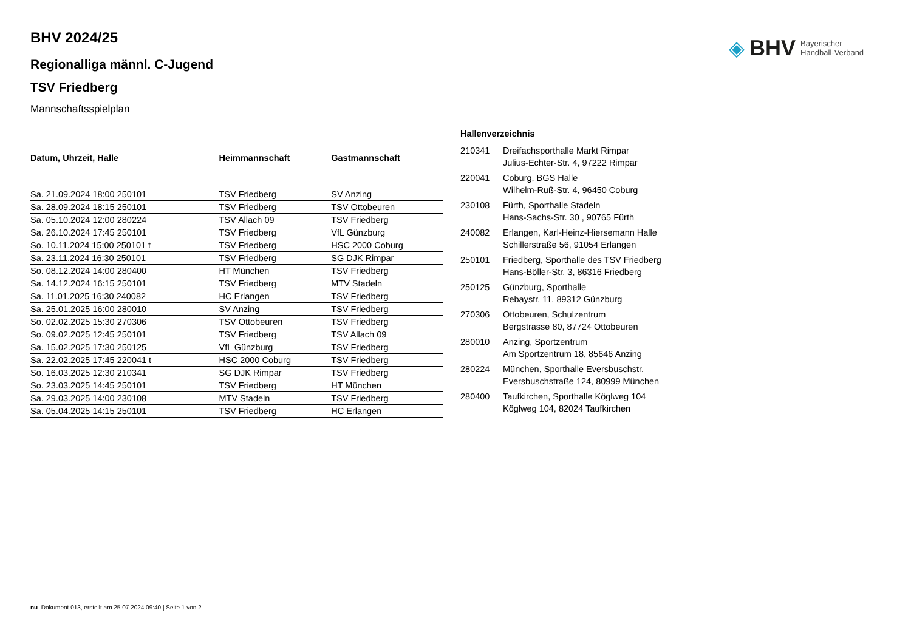◈ BHV Bayerischer
Handball-Verband
BHV 2024/25
Regionalliga männl. C-Jugend
TSV Friedberg
Mannschaftsspielplan
| Datum, Uhrzeit, Halle | Heimmannschaft | Gastmannschaft |
| --- | --- | --- |
| Sa. 21.09.2024 18:00 250101 | TSV Friedberg | SV Anzing |
| Sa. 28.09.2024 18:15 250101 | TSV Friedberg | TSV Ottobeuren |
| Sa. 05.10.2024 12:00 280224 | TSV Allach 09 | TSV Friedberg |
| Sa. 26.10.2024 17:45 250101 | TSV Friedberg | VfL Günzburg |
| So. 10.11.2024 15:00 250101 t | TSV Friedberg | HSC 2000 Coburg |
| Sa. 23.11.2024 16:30 250101 | TSV Friedberg | SG DJK Rimpar |
| So. 08.12.2024 14:00 280400 | HT München | TSV Friedberg |
| Sa. 14.12.2024 16:15 250101 | TSV Friedberg | MTV Stadeln |
| Sa. 11.01.2025 16:30 240082 | HC Erlangen | TSV Friedberg |
| Sa. 25.01.2025 16:00 280010 | SV Anzing | TSV Friedberg |
| So. 02.02.2025 15:30 270306 | TSV Ottobeuren | TSV Friedberg |
| So. 09.02.2025 12:45 250101 | TSV Friedberg | TSV Allach 09 |
| Sa. 15.02.2025 17:30 250125 | VfL Günzburg | TSV Friedberg |
| Sa. 22.02.2025 17:45 220041 t | HSC 2000 Coburg | TSV Friedberg |
| So. 16.03.2025 12:30 210341 | SG DJK Rimpar | TSV Friedberg |
| So. 23.03.2025 14:45 250101 | TSV Friedberg | HT München |
| Sa. 29.03.2025 14:00 230108 | MTV Stadeln | TSV Friedberg |
| Sa. 05.04.2025 14:15 250101 | TSV Friedberg | HC Erlangen |
Hallenverzeichnis
| 210341 | Dreifachsporthalle Markt Rimpar Julius-Echter-Str. 4, 97222 Rimpar |
| 220041 | Coburg, BGS Halle Wilhelm-Ruß-Str. 4, 96450 Coburg |
| 230108 | Fürth, Sporthalle Stadeln Hans-Sachs-Str. 30 , 90765 Fürth |
| 240082 | Erlangen, Karl-Heinz-Hiersemann Halle Schillerstraße 56, 91054 Erlangen |
| 250101 | Friedberg, Sporthalle des TSV Friedberg Hans-Böller-Str. 3, 86316 Friedberg |
| 250125 | Günzburg, Sporthalle Rebaystr. 11, 89312 Günzburg |
| 270306 | Ottobeuren, Schulzentrum Bergstrasse 80, 87724 Ottobeuren |
| 280010 | Anzing, Sportzentrum Am Sportzentrum 18, 85646 Anzing |
| 280224 | München, Sporthalle Eversbuschstr. Eversbuschstraße 124, 80999 München |
| 280400 | Taufkirchen, Sporthalle Köglweg 104 Köglweg 104, 82024 Taufkirchen |
nu .Dokument 013, erstellt am 25.07.2024 09:40 | Seite 1 von 2